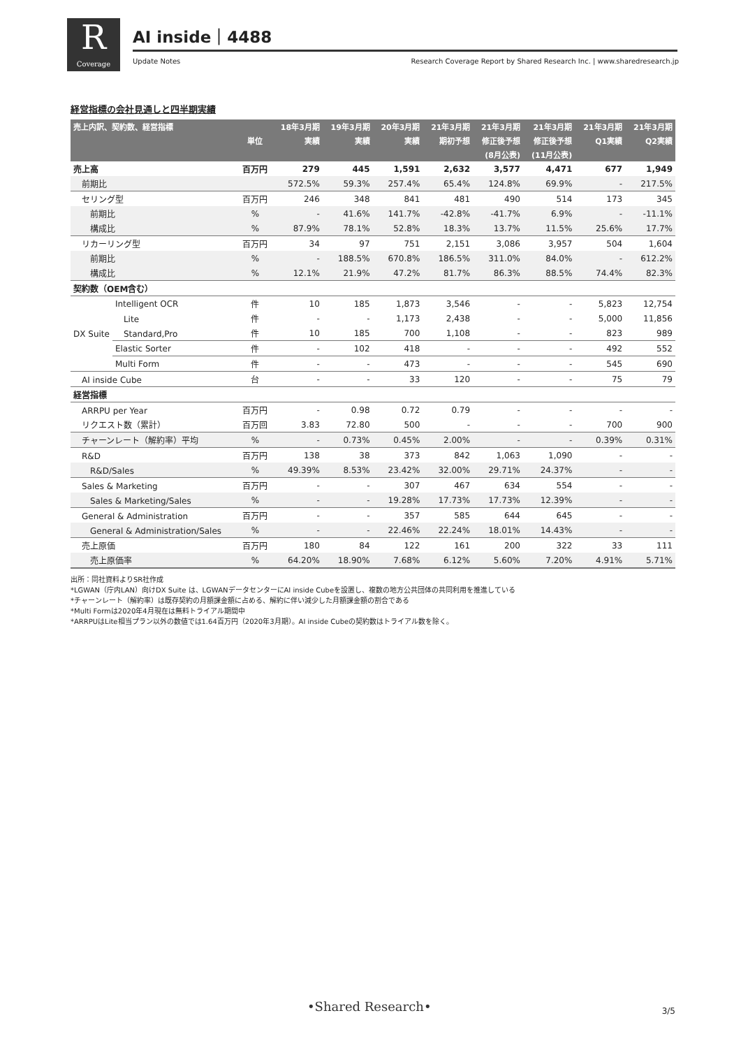R
Coverage
AI inside｜4488
Update Notes
Research Coverage Report by Shared Research Inc. | www.sharedresearch.jp
経営指標の会社見通しと四半期実績
| 売上内訳、契約数、経営指標 | | | 18年3月期 | 19年3月期 | 20年3月期 | 21年3月期 | 21年3月期 | 21年3月期 | 21年3月期 | 21年3月期 |
| --- | --- | --- | --- | --- | --- | --- | --- | --- | --- | --- |
| | | 単位 | 実績 | 実績 | 実績 | 期初予想 | 修正後予想 | 修正後予想 | Q1実績 | Q2実績 |
| | | | | | | | (8月公表) | (11月公表) | | |
| 売上高 | | 百万円 | 279 | 445 | 1,591 | 2,632 | 3,577 | 4,471 | 677 | 1,949 |
| 前期比 | | | 572.5% | 59.3% | 257.4% | 65.4% | 124.8% | 69.9% | - | 217.5% |
| セリング型 | | 百万円 | 246 | 348 | 841 | 481 | 490 | 514 | 173 | 345 |
| 前期比 | | % | - | 41.6% | 141.7% | -42.8% | -41.7% | 6.9% | - | -11.1% |
| 構成比 | | % | 87.9% | 78.1% | 52.8% | 18.3% | 13.7% | 11.5% | 25.6% | 17.7% |
| リカーリング型 | | 百万円 | 34 | 97 | 751 | 2,151 | 3,086 | 3,957 | 504 | 1,604 |
| 前期比 | | % | - | 188.5% | 670.8% | 186.5% | 311.0% | 84.0% | - | 612.2% |
| 構成比 | | % | 12.1% | 21.9% | 47.2% | 81.7% | 86.3% | 88.5% | 74.4% | 82.3% |
| 契約数（OEM含む） | | | | | | | | | | |
| DX Suite | Intelligent OCR | 件 | 10 | 185 | 1,873 | 3,546 | - | - | 5,823 | 12,754 |
| | Lite | 件 | - | - | 1,173 | 2,438 | - | - | 5,000 | 11,856 |
| | Standard,Pro | 件 | 10 | 185 | 700 | 1,108 | - | - | 823 | 989 |
| | Elastic Sorter | 件 | - | 102 | 418 | - | - | - | 492 | 552 |
| | Multi Form | 件 | - | - | 473 | - | - | - | 545 | 690 |
| AI inside Cube | | 台 | - | - | 33 | 120 | - | - | 75 | 79 |
| 経営指標 | | | | | | | | | | |
| ARRPU per Year | | 百万円 | - | 0.98 | 0.72 | 0.79 | - | - | - | - |
| リクエスト数（累計） | | 百万回 | 3.83 | 72.80 | 500 | - | - | - | 700 | 900 |
| チャーンレート（解約率）平均 | | % | - | 0.73% | 0.45% | 2.00% | - | - | 0.39% | 0.31% |
| R&D | | 百万円 | 138 | 38 | 373 | 842 | 1,063 | 1,090 | - | - |
| R&D/Sales | | % | 49.39% | 8.53% | 23.42% | 32.00% | 29.71% | 24.37% | - | - |
| Sales & Marketing | | 百万円 | - | - | 307 | 467 | 634 | 554 | - | - |
| Sales & Marketing/Sales | | % | - | - | 19.28% | 17.73% | 17.73% | 12.39% | - | - |
| General & Administration | | 百万円 | - | - | 357 | 585 | 644 | 645 | - | - |
| General & Administration/Sales | | % | - | - | 22.46% | 22.24% | 18.01% | 14.43% | - | - |
| 売上原価 | | 百万円 | 180 | 84 | 122 | 161 | 200 | 322 | 33 | 111 |
| 売上原価率 | | % | 64.20% | 18.90% | 7.68% | 6.12% | 5.60% | 7.20% | 4.91% | 5.71% |
出所：同社資料よりSR社作成
*LGWAN（庁内LAN）向けDX Suite は、LGWANデータセンターにAI inside Cubeを設置し、複数の地方公共団体の共同利用を推進している
*チャーンレート（解約率）は既存契約の月額課金額に占める、解約に伴い減少した月額課金額の割合である
*Multi Formは2020年4月現在は無料トライアル期間中
*ARRPUはLite相当プラン以外の数値では1.64百万円（2020年3月期）。AI inside Cubeの契約数はトライアル数を除く。
•Shared Research• 3/5